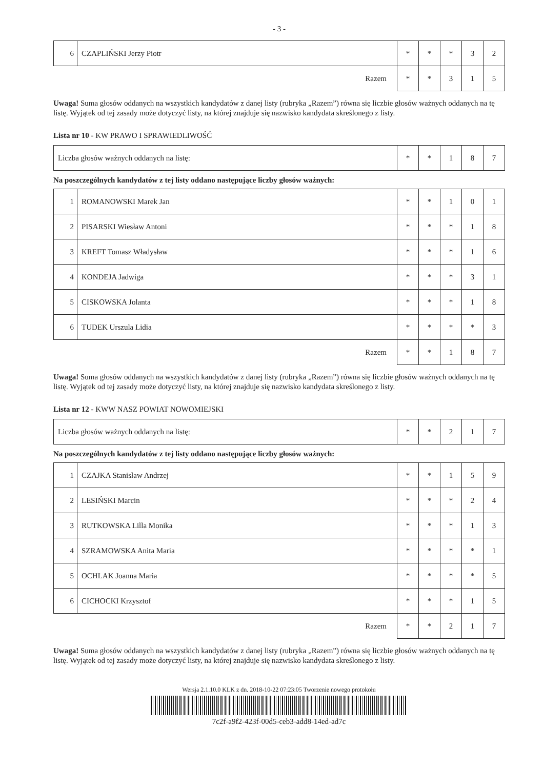- 3 -
| 6 | CZAPLIŃSKI Jerzy Piotr | * | * | * | 3 | 2 |
| | Razem | * | * | 3 | 1 | 5 |
Uwaga! Suma głosów oddanych na wszystkich kandydatów z danej listy (rubryka „Razem”) równa się liczbie głosów ważnych oddanych na tę listę. Wyjątek od tej zasady może dotyczyć listy, na której znajduje się nazwisko kandydata skreślonego z listy.
Lista nr 10 - KW PRAWO I SPRAWIEDLIWOŚĆ
| Liczba głosów ważnych oddanych na listę: | * | * | 1 | 8 | 7 |
Na poszczególnych kandydatów z tej listy oddano następujące liczby głosów ważnych:
| 1 | ROMANOWSKI Marek Jan | * | * | 1 | 0 | 1 |
| 2 | PISARSKI Wiesław Antoni | * | * | * | 1 | 8 |
| 3 | KREFT Tomasz Władysław | * | * | * | 1 | 6 |
| 4 | KONDEJA Jadwiga | * | * | * | 3 | 1 |
| 5 | CISKOWSKA Jolanta | * | * | * | 1 | 8 |
| 6 | TUDEK Urszula Lidia | * | * | * | * | 3 |
| | Razem | * | * | 1 | 8 | 7 |
Uwaga! Suma głosów oddanych na wszystkich kandydatów z danej listy (rubryka „Razem”) równa się liczbie głosów ważnych oddanych na tę listę. Wyjątek od tej zasady może dotyczyć listy, na której znajduje się nazwisko kandydata skreślonego z listy.
Lista nr 12 - KWW NASZ POWIAT NOWOMIEJSKI
| Liczba głosów ważnych oddanych na listę: | * | * | 2 | 1 | 7 |
Na poszczególnych kandydatów z tej listy oddano następujące liczby głosów ważnych:
| 1 | CZAJKA Stanisław Andrzej | * | * | 1 | 5 | 9 |
| 2 | LESIŃSKI Marcin | * | * | * | 2 | 4 |
| 3 | RUTKOWSKA Lilla Monika | * | * | * | 1 | 3 |
| 4 | SZRAMOWSKA Anita Maria | * | * | * | * | 1 |
| 5 | OCHLAK Joanna Maria | * | * | * | * | 5 |
| 6 | CICHOCKI Krzysztof | * | * | * | 1 | 5 |
| | Razem | * | * | 2 | 1 | 7 |
Uwaga! Suma głosów oddanych na wszystkich kandydatów z danej listy (rubryka „Razem”) równa się liczbie głosów ważnych oddanych na tę listę. Wyjątek od tej zasady może dotyczyć listy, na której znajduje się nazwisko kandydata skreślonego z listy.
Wersja 2.1.10.0 KLK z dn. 2018-10-22 07:23:05 Tworzenie nowego protokołu
7c2f-a9f2-423f-00d5-ceb3-add8-14ed-ad7c